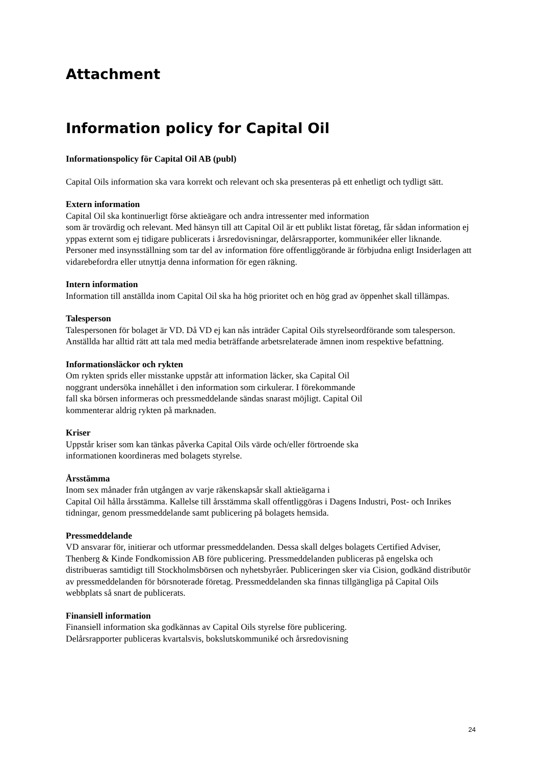Attachment
Information policy for Capital Oil
Informationspolicy för Capital Oil AB (publ)
Capital Oils information ska vara korrekt och relevant och ska presenteras på ett enhetligt och tydligt sätt.
Extern information
Capital Oil ska kontinuerligt förse aktieägare och andra intressenter med information
som är trovärdig och relevant. Med hänsyn till att Capital Oil är ett publikt listat företag, får sådan information ej yppas externt som ej tidigare publicerats i årsredovisningar, delårsrapporter, kommunikéer eller liknande. Personer med insynsställning som tar del av information före offentliggörande är förbjudna enligt Insiderlagen att vidarebefordra eller utnyttja denna information för egen räkning.
Intern information
Information till anställda inom Capital Oil ska ha hög prioritet och en hög grad av öppenhet skall tillämpas.
Talesperson
Talespersonen för bolaget är VD. Då VD ej kan nås inträder Capital Oils styrelseordförande som talesperson. Anställda har alltid rätt att tala med media beträffande arbetsrelaterade ämnen inom respektive befattning.
Informationsläckor och rykten
Om rykten sprids eller misstanke uppstår att information läcker, ska Capital Oil
noggrant undersöka innehållet i den information som cirkulerar. I förekommande
fall ska börsen informeras och pressmeddelande sändas snarast möjligt. Capital Oil
kommenterar aldrig rykten på marknaden.
Kriser
Uppstår kriser som kan tänkas påverka Capital Oils värde och/eller förtroende ska
informationen koordineras med bolagets styrelse.
Årsstämma
Inom sex månader från utgången av varje räkenskapsår skall aktieägarna i
Capital Oil hålla årsstämma. Kallelse till årsstämma skall offentliggöras i Dagens Industri, Post- och Inrikes tidningar, genom pressmeddelande samt publicering på bolagets hemsida.
Pressmeddelande
VD ansvarar för, initierar och utformar pressmeddelanden. Dessa skall delges bolagets Certified Adviser, Thenberg & Kinde Fondkomission AB före publicering. Pressmeddelanden publiceras på engelska och distribueras samtidigt till Stockholmsbörsen och nyhetsbyråer. Publiceringen sker via Cision, godkänd distributör av pressmeddelanden för börsnoterade företag. Pressmeddelanden ska finnas tillgängliga på Capital Oils webbplats så snart de publicerats.
Finansiell information
Finansiell information ska godkännas av Capital Oils styrelse före publicering.
Delårsrapporter publiceras kvartalsvis, bokslutskommuniké och årsredovisning
24